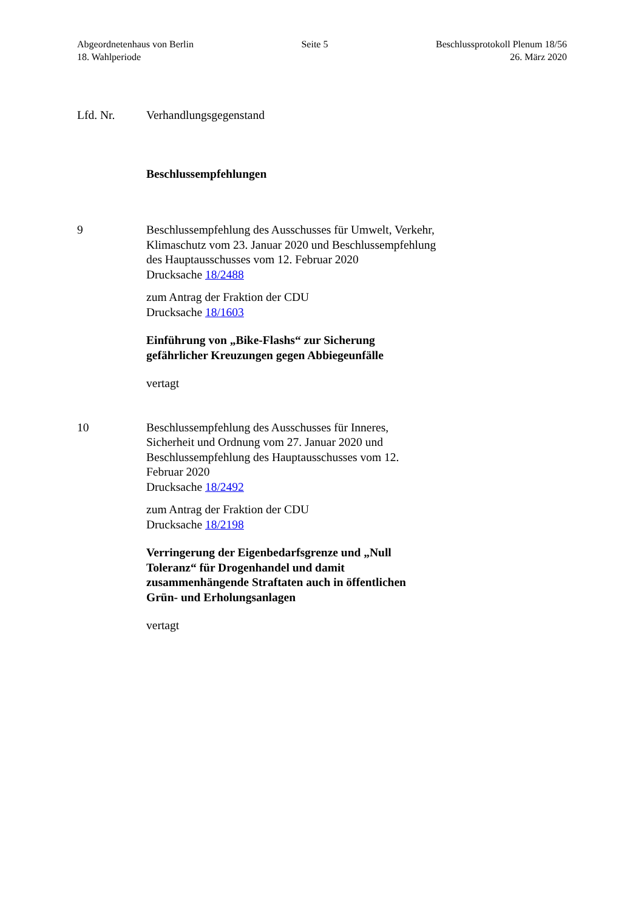Abgeordnetenhaus von Berlin
18. Wahlperiode
Seite 5 Beschlussprotokoll Plenum 18/56
26. März 2020
Lfd. Nr. Verhandlungsgegenstand
Beschlussempfehlungen
9 Beschlussempfehlung des Ausschusses für Umwelt, Verkehr, Klimaschutz vom 23. Januar 2020 und Beschlussempfehlung des Hauptausschusses vom 12. Februar 2020
Drucksache 18/2488
zum Antrag der Fraktion der CDU
Drucksache 18/1603
Einführung von „Bike-Flashs“ zur Sicherung gefährlicher Kreuzungen gegen Abbiegeunfälle
vertagt
10 Beschlussempfehlung des Ausschusses für Inneres, Sicherheit und Ordnung vom 27. Januar 2020 und Beschlussempfehlung des Hauptausschusses vom 12. Februar 2020
Drucksache 18/2492
zum Antrag der Fraktion der CDU
Drucksache 18/2198
Verringerung der Eigenbedarfsgrenze und „Null Toleranz“ für Drogenhandel und damit zusammenhängende Straftaten auch in öffentlichen Grün- und Erholungsanlagen
vertagt